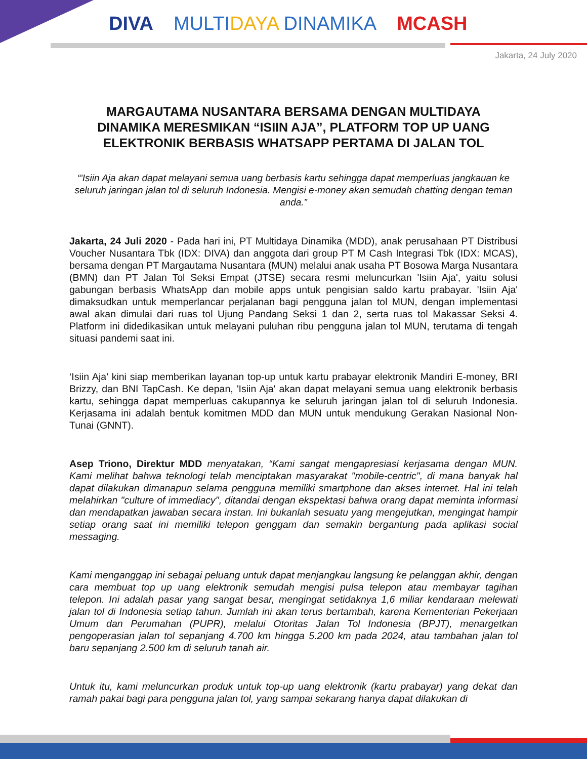DIVA MULTIDAYA DINAMIKA MCASH
Jakarta, 24 July 2020
MARGAUTAMA NUSANTARA BERSAMA DENGAN MULTIDAYA DINAMIKA MERESMIKAN “ISIIN AJA”, PLATFORM TOP UP UANG ELEKTRONIK BERBASIS WHATSAPP PERTAMA DI JALAN TOL
“'Isiin Aja akan dapat melayani semua uang berbasis kartu sehingga dapat memperluas jangkauan ke seluruh jaringan jalan tol di seluruh Indonesia. Mengisi e-money akan semudah chatting dengan teman anda.”
Jakarta, 24 Juli 2020 - Pada hari ini, PT Multidaya Dinamika (MDD), anak perusahaan PT Distribusi Voucher Nusantara Tbk (IDX: DIVA) dan anggota dari group PT M Cash Integrasi Tbk (IDX: MCAS), bersama dengan PT Margautama Nusantara (MUN) melalui anak usaha PT Bosowa Marga Nusantara (BMN) dan PT Jalan Tol Seksi Empat (JTSE) secara resmi meluncurkan 'Isiin Aja', yaitu solusi gabungan berbasis WhatsApp dan mobile apps untuk pengisian saldo kartu prabayar. 'Isiin Aja' dimaksudkan untuk memperlancar perjalanan bagi pengguna jalan tol MUN, dengan implementasi awal akan dimulai dari ruas tol Ujung Pandang Seksi 1 dan 2, serta ruas tol Makassar Seksi 4. Platform ini didedikasikan untuk melayani puluhan ribu pengguna jalan tol MUN, terutama di tengah situasi pandemi saat ini.
‘Isiin Aja’ kini siap memberikan layanan top-up untuk kartu prabayar elektronik Mandiri E-money, BRI Brizzy, dan BNI TapCash. Ke depan, 'Isiin Aja' akan dapat melayani semua uang elektronik berbasis kartu, sehingga dapat memperluas cakupannya ke seluruh jaringan jalan tol di seluruh Indonesia. Kerjasama ini adalah bentuk komitmen MDD dan MUN untuk mendukung Gerakan Nasional Non-Tunai (GNNT).
Asep Triono, Direktur MDD menyatakan, “Kami sangat mengapresiasi kerjasama dengan MUN. Kami melihat bahwa teknologi telah menciptakan masyarakat "mobile-centric", di mana banyak hal dapat dilakukan dimanapun selama pengguna memiliki smartphone dan akses internet. Hal ini telah melahirkan "culture of immediacy", ditandai dengan ekspektasi bahwa orang dapat meminta informasi dan mendapatkan jawaban secara instan. Ini bukanlah sesuatu yang mengejutkan, mengingat hampir setiap orang saat ini memiliki telepon genggam dan semakin bergantung pada aplikasi social messaging.
Kami menganggap ini sebagai peluang untuk dapat menjangkau langsung ke pelanggan akhir, dengan cara membuat top up uang elektronik semudah mengisi pulsa telepon atau membayar tagihan telepon. Ini adalah pasar yang sangat besar, mengingat setidaknya 1,6 miliar kendaraan melewati jalan tol di Indonesia setiap tahun. Jumlah ini akan terus bertambah, karena Kementerian Pekerjaan Umum dan Perumahan (PUPR), melalui Otoritas Jalan Tol Indonesia (BPJT), menargetkan pengoperasian jalan tol sepanjang 4.700 km hingga 5.200 km pada 2024, atau tambahan jalan tol baru sepanjang 2.500 km di seluruh tanah air.
Untuk itu, kami meluncurkan produk untuk top-up uang elektronik (kartu prabayar) yang dekat dan ramah pakai bagi para pengguna jalan tol, yang sampai sekarang hanya dapat dilakukan di